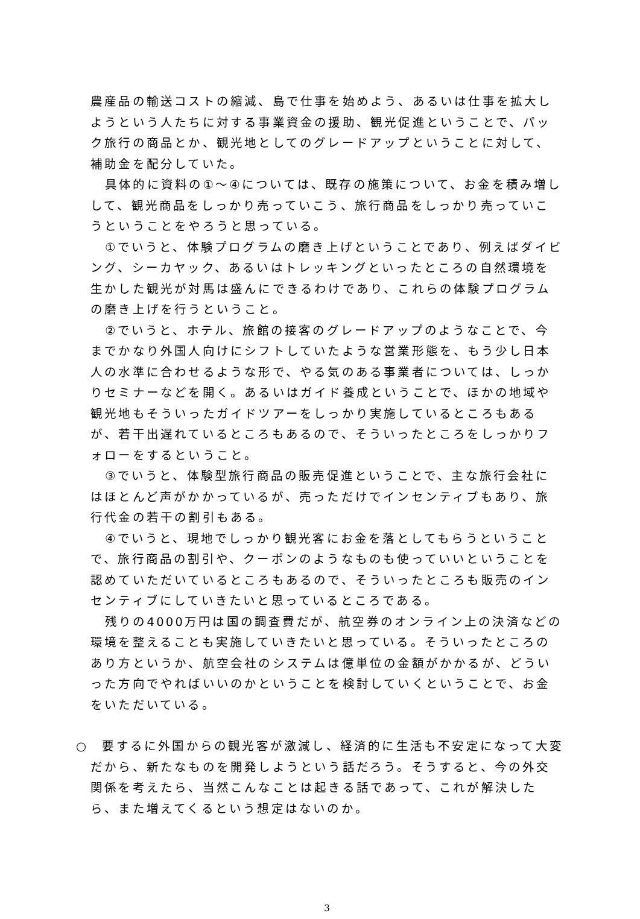農産品の輸送コストの縮減、島で仕事を始めよう、あるいは仕事を拡大しようという人たちに対する事業資金の援助、観光促進ということで、パック旅行の商品とか、観光地としてのグレードアップということに対して、補助金を配分していた。
具体的に資料の①～④については、既存の施策について、お金を積み増しして、観光商品をしっかり売っていこう、旅行商品をしっかり売っていこうということをやろうと思っている。
①でいうと、体験プログラムの磨き上げということであり、例えばダイビング、シーカヤック、あるいはトレッキングといったところの自然環境を生かした観光が対馬は盛んにできるわけであり、これらの体験プログラムの磨き上げを行うということ。
②でいうと、ホテル、旅館の接客のグレードアップのようなことで、今までかなり外国人向けにシフトしていたような営業形態を、もう少し日本人の水準に合わせるような形で、やる気のある事業者については、しっかりセミナーなどを開く。あるいはガイド養成ということで、ほかの地域や観光地もそういったガイドツアーをしっかり実施しているところもあるが、若干出遅れているところもあるので、そういったところをしっかりフォローをするということ。
③でいうと、体験型旅行商品の販売促進ということで、主な旅行会社にはほとんど声がかかっているが、売っただけでインセンティブもあり、旅行代金の若干の割引もある。
④でいうと、現地でしっかり観光客にお金を落としてもらうということで、旅行商品の割引や、クーポンのようなものも使っていいということを認めていただいているところもあるので、そういったところも販売のインセンティブにしていきたいと思っているところである。
残りの4000万円は国の調査費だが、航空券のオンライン上の決済などの環境を整えることも実施していきたいと思っている。そういったところのあり方というか、航空会社のシステムは億単位の金額がかかるが、どういった方向でやればいいのかということを検討していくということで、お金をいただいている。
○　要するに外国からの観光客が激減し、経済的に生活も不安定になって大変だから、新たなものを開発しようという話だろう。そうすると、今の外交関係を考えたら、当然こんなことは起きる話であって、これが解決したら、また増えてくるという想定はないのか。
3